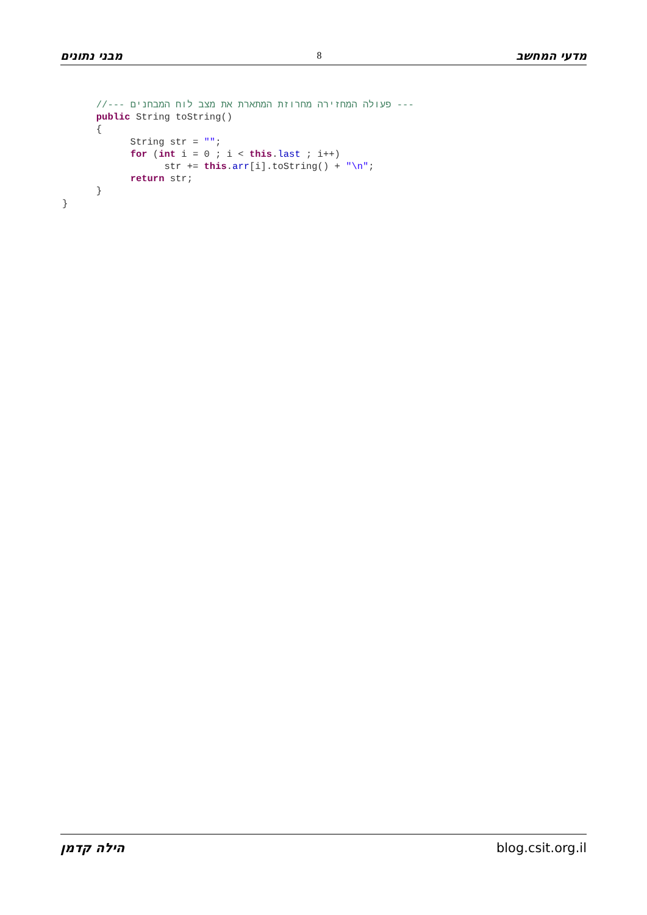מבני נתונים 8 מדעי המחשב
      //--- פעולה המחזירה מחרוזת המתארת את מצב לוח המבחנים ---
      public String toString()
      {
            String str = "";
            for (int i = 0 ; i < this.last ; i++)
                  str += this.arr[i].toString() + "\n";
            return str;
      }
}
הילה קדמן blog.csit.org.il